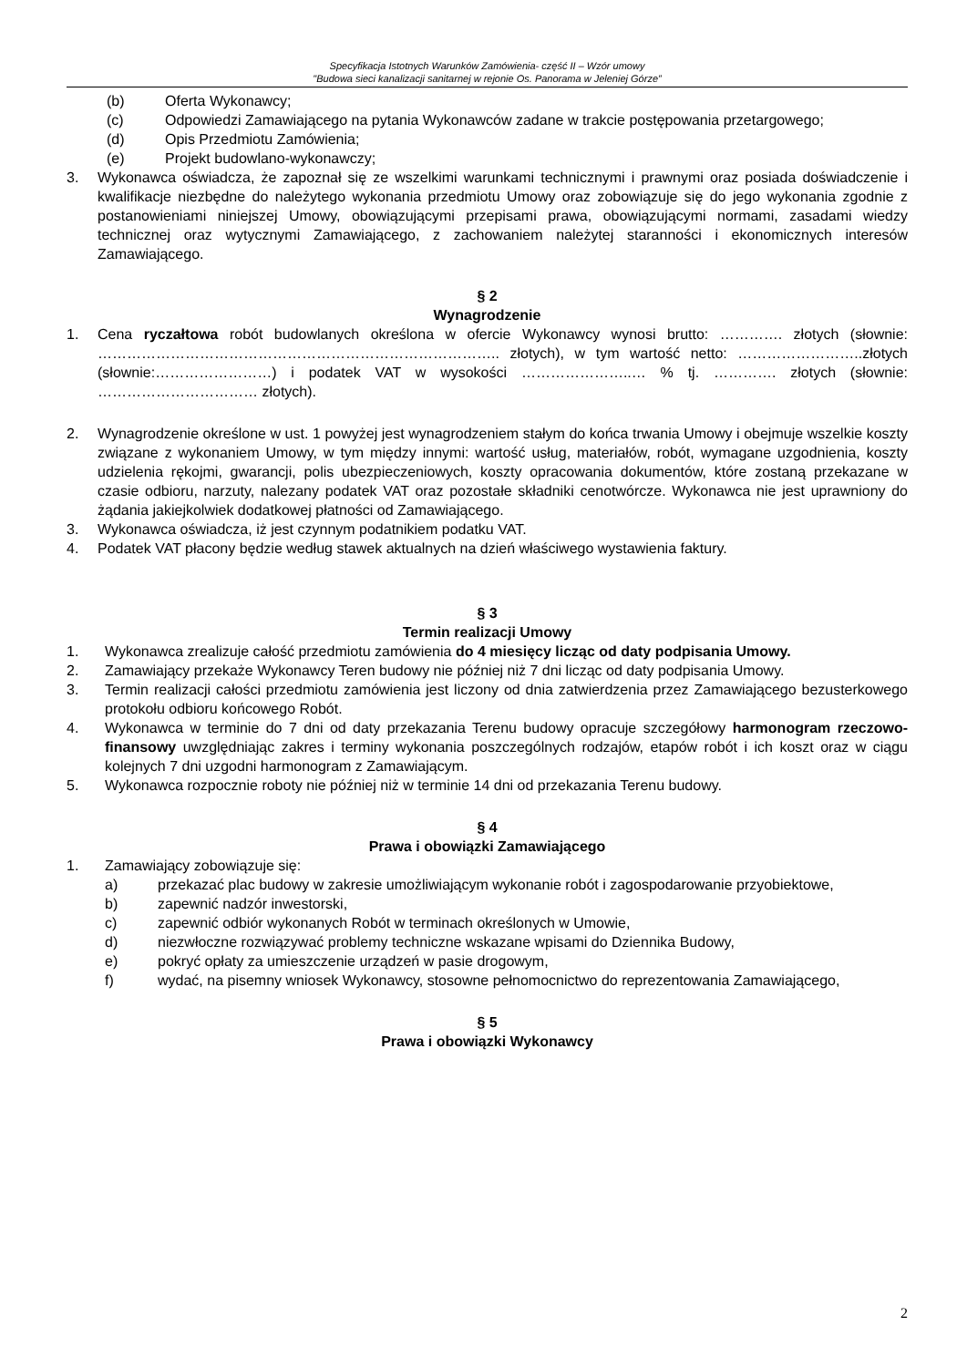Specyfikacja Istotnych Warunków Zamówienia- część II – Wzór umowy
"Budowa sieci kanalizacji sanitarnej w rejonie Os. Panorama w Jeleniej Górze”
(b) Oferta Wykonawcy;
(c) Odpowiedzi Zamawiającego na pytania Wykonawców zadane w trakcie postępowania przetargowego;
(d) Opis Przedmiotu Zamówienia;
(e) Projekt budowlano-wykonawczy;
3. Wykonawca oświadcza, że zapoznał się ze wszelkimi warunkami technicznymi i prawnymi oraz posiada doświadczenie i kwalifikacje niezbędne do należytego wykonania przedmiotu Umowy oraz zobowiązuje się do jego wykonania zgodnie z postanowieniami niniejszej Umowy, obowiązującymi przepisami prawa, obowiązującymi normami, zasadami wiedzy technicznej oraz wytycznymi Zamawiającego, z zachowaniem należytej staranności i ekonomicznych interesów Zamawiającego.
§ 2
Wynagrodzenie
1. Cena ryczałtowa robót budowlanych określona w ofercie Wykonawcy wynosi brutto: …………. złotych (słownie: ……………………………………………………………………….. złotych), w tym wartość netto: ……………………..złotych (słownie:……………………) i podatek VAT w wysokości …………………..… % tj. …………. złotych (słownie: …………………………… złotych).
2. Wynagrodzenie określone w ust. 1 powyżej jest wynagrodzeniem stałym do końca trwania Umowy i obejmuje wszelkie koszty związane z wykonaniem Umowy, w tym między innymi: wartość usług, materiałów, robót, wymagane uzgodnienia, koszty udzielenia rękojmi, gwarancji, polis ubezpieczeniowych, koszty opracowania dokumentów, które zostaną przekazane w czasie odbioru, narzuty, nalezany podatek VAT oraz pozostałe składniki cenotwórcze. Wykonawca nie jest uprawniony do żądania jakiejkolwiek dodatkowej płatności od Zamawiającego.
3. Wykonawca oświadcza, iż jest czynnym podatnikiem podatku VAT.
4. Podatek VAT płacony będzie według stawek aktualnych na dzień właściwego wystawienia faktury.
§ 3
Termin realizacji Umowy
1. Wykonawca zrealizuje całość przedmiotu zamówienia do 4 miesięcy licząc od daty podpisania Umowy.
2. Zamawiający przekaże Wykonawcy Teren budowy nie później niż 7 dni licząc od daty podpisania Umowy.
3. Termin realizacji całości przedmiotu zamówienia jest liczony od dnia zatwierdzenia przez Zamawiającego bezusterkowego protokołu odbioru końcowego Robót.
4. Wykonawca w terminie do 7 dni od daty przekazania Terenu budowy opracuje szczegółowy harmonogram rzeczowo-finansowy uwzględniając zakres i terminy wykonania poszczególnych rodzajów, etapów robót i ich koszt oraz w ciągu kolejnych 7 dni uzgodni harmonogram z Zamawiającym.
5. Wykonawca rozpocznie roboty nie później niż w terminie 14 dni od przekazania Terenu budowy.
§ 4
Prawa i obowiązki Zamawiającego
1. Zamawiający zobowiązuje się:
a) przekazać plac budowy w zakresie umożliwiającym wykonanie robót i zagospodarowanie przyobiektowe,
b) zapewnić nadzór inwestorski,
c) zapewnić odbiór wykonanych Robót w terminach określonych w Umowie,
d) niezwłoczne rozwiązywać problemy techniczne wskazane wpisami do Dziennika Budowy,
e) pokryć opłaty za umieszczenie urządzeń w pasie drogowym,
f) wydać, na pisemny wniosek Wykonawcy, stosowne pełnomocnictwo do reprezentowania Zamawiającego,
§ 5
Prawa i obowiązki Wykonawcy
2